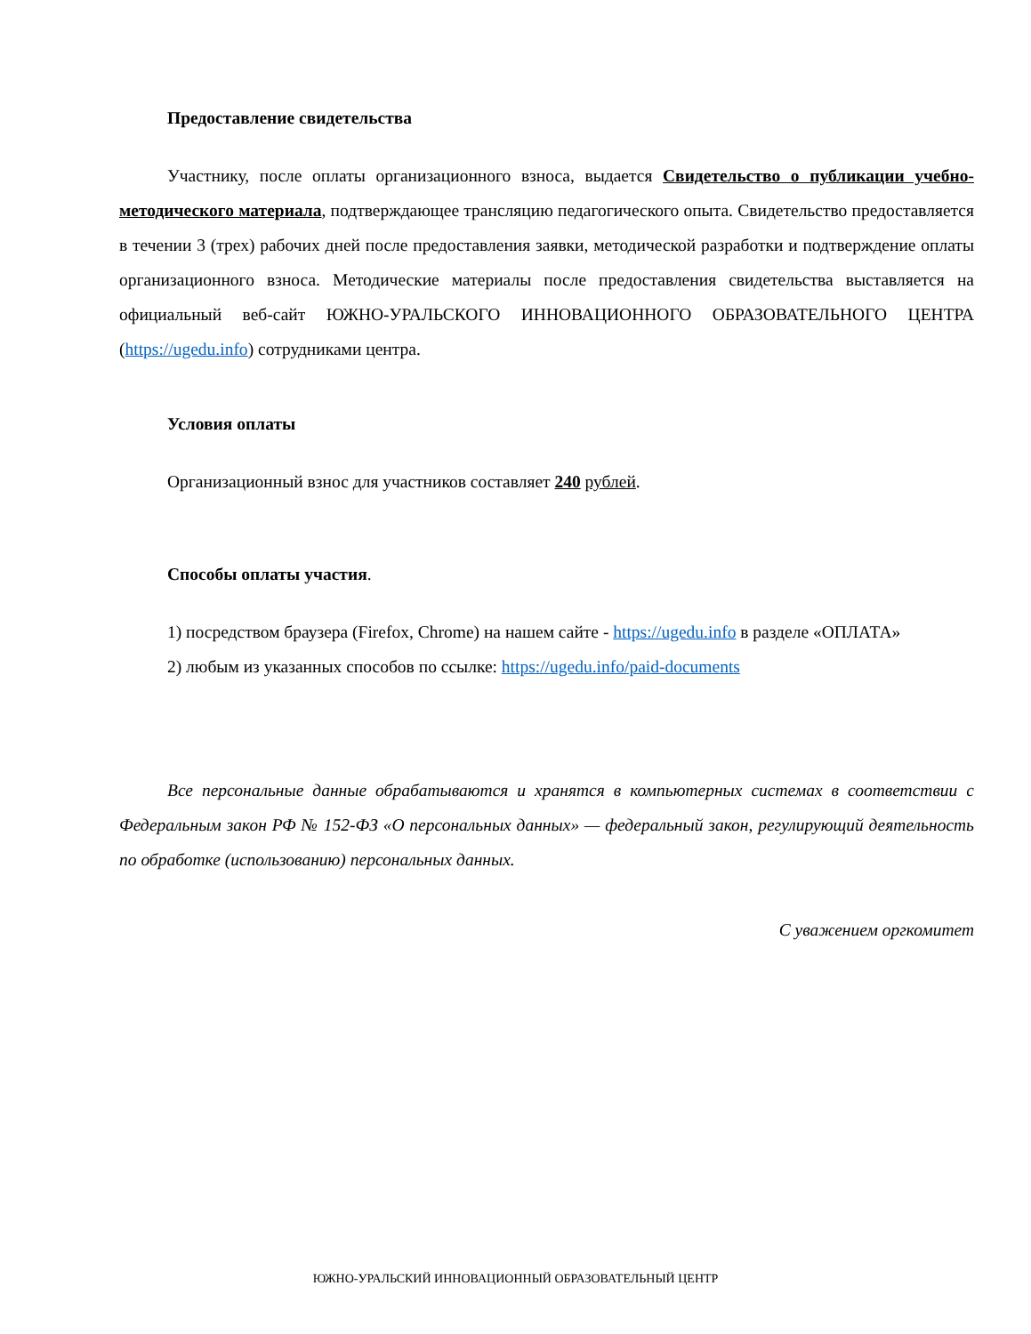Предоставление свидетельства
Участнику, после оплаты организационного взноса, выдается Свидетельство о публикации учебно-методического материала, подтверждающее трансляцию педагогического опыта. Свидетельство предоставляется в течении 3 (трех) рабочих дней после предоставления заявки, методической разработки и подтверждение оплаты организационного взноса. Методические материалы после предоставления свидетельства выставляется на официальный веб-сайт ЮЖНО-УРАЛЬСКОГО ИННОВАЦИОННОГО ОБРАЗОВАТЕЛЬНОГО ЦЕНТРА (https://ugedu.info) сотрудниками центра.
Условия оплаты
Организационный взнос для участников составляет 240 рублей.
Способы оплаты участия.
1) посредством браузера (Firefox, Chrome) на нашем сайте - https://ugedu.info в разделе «ОПЛАТА»
2) любым из указанных способов по ссылке: https://ugedu.info/paid-documents
Все персональные данные обрабатываются и хранятся в компьютерных системах в соответствии с Федеральным закон РФ № 152-ФЗ «О персональных данных» — федеральный закон, регулирующий деятельность по обработке (использованию) персональных данных.
С уважением оргкомитет
ЮЖНО-УРАЛЬСКИЙ ИННОВАЦИОННЫЙ ОБРАЗОВАТЕЛЬНЫЙ ЦЕНТР